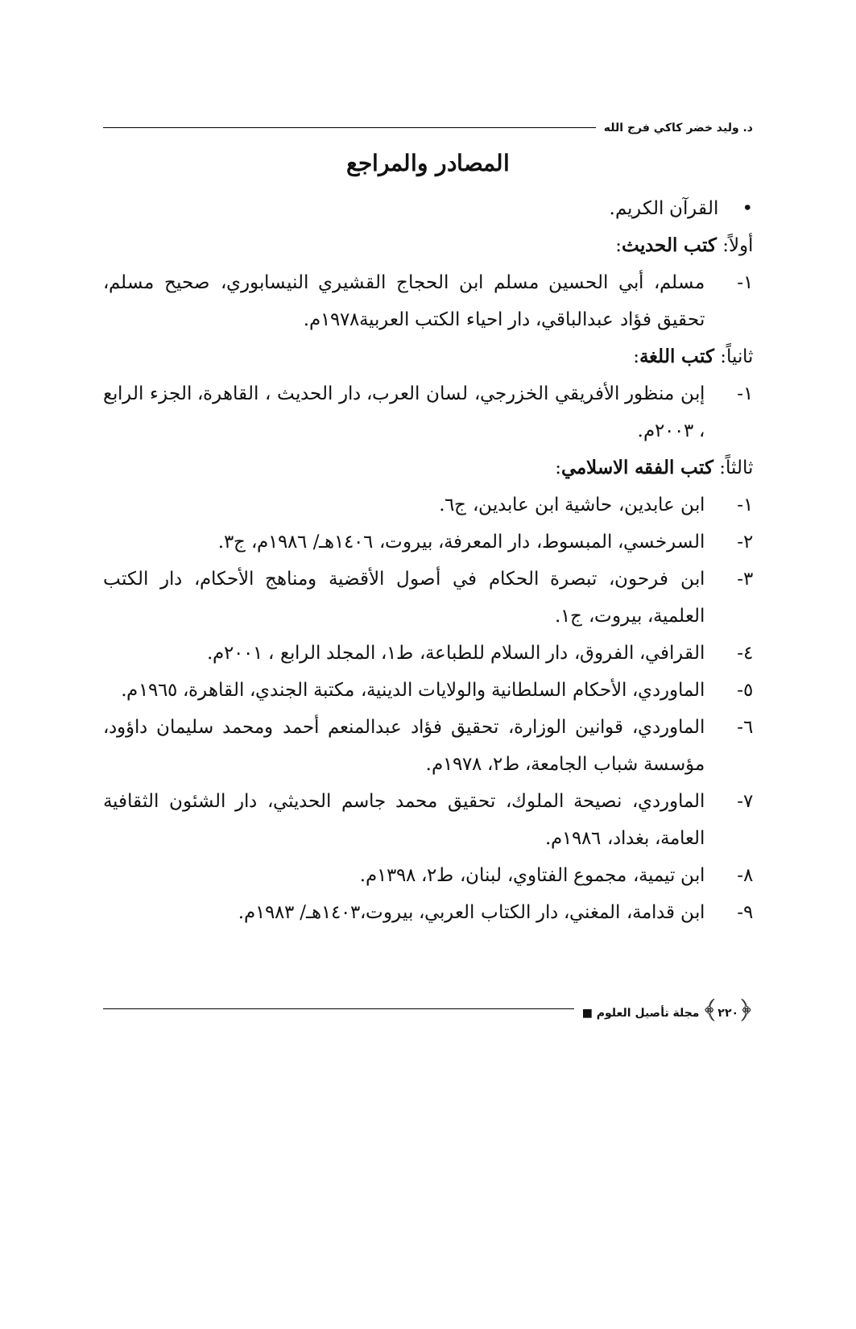د. وليد خضر كاكي فرج الله
المصادر والمراجع
• القرآن الكريم.
أولاً: كتب الحديث:
١- مسلم، أبي الحسين مسلم ابن الحجاج القشيري النيسابوري، صحيح مسلم، تحقيق فؤاد عبدالباقي، دار احياء الكتب العربية١٩٧٨م.
ثانياً: كتب اللغة:
١- إبن منظور الأفريقي الخزرجي، لسان العرب، دار الحديث ، القاهرة، الجزء الرابع ، ٢٠٠٣م.
ثالثاً: كتب الفقه الاسلامي:
١- ابن عابدين، حاشية ابن عابدين، ج٦.
٢- السرخسي، المبسوط، دار المعرفة، بيروت، ١٤٠٦هـ/ ١٩٨٦م، ج٣.
٣- ابن فرحون، تبصرة الحكام في أصول الأقضية ومناهج الأحكام، دار الكتب العلمية، بيروت، ج١.
٤- القرافي، الفروق، دار السلام للطباعة، ط١، المجلد الرابع ، ٢٠٠١م.
٥- الماوردي، الأحكام السلطانية والولايات الدينية، مكتبة الجندي، القاهرة، ١٩٦٥م.
٦- الماوردي، قوانين الوزارة، تحقيق فؤاد عبدالمنعم أحمد ومحمد سليمان داؤود، مؤسسة شباب الجامعة، ط٢، ١٩٧٨م.
٧- الماوردي، نصيحة الملوك، تحقيق محمد جاسم الحديثي، دار الشئون الثقافية العامة، بغداد، ١٩٨٦م.
٨- ابن تيمية، مجموع الفتاوي، لبنان، ط٢، ١٣٩٨م.
٩- ابن قدامة، المغني، دار الكتاب العربي، بيروت،١٤٠٣هـ/ ١٩٨٣م.
﴿٢٢٠﴾ مجلة تأصيل العلوم ■